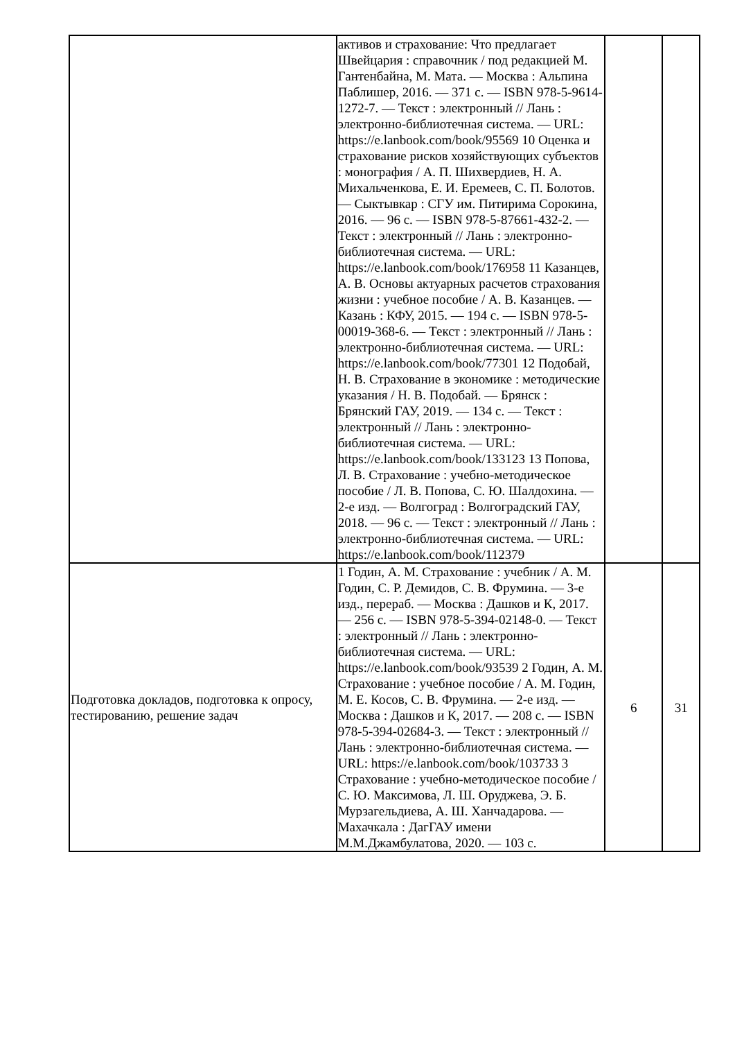| | активов и страхование: Что предлагает Швейцария : справочник / под редакцией М. Гантенбайна, М. Мата. — Москва : Альпина Паблишер, 2016. — 371 с. — ISBN 978-5-9614-1272-7. — Текст : электронный // Лань : электронно-библиотечная система. — URL: https://e.lanbook.com/book/95569 10 Оценка и страхование рисков хозяйствующих субъектов : монография / А. П. Шихвердиев, Н. А. Михальченкова, Е. И. Еремеев, С. П. Болотов. — Сыктывкар : СГУ им. Питирима Сорокина, 2016. — 96 с. — ISBN 978-5-87661-432-2. — Текст : электронный // Лань : электронно-библиотечная система. — URL: https://e.lanbook.com/book/176958 11 Казанцев, А. В. Основы актуарных расчетов страхования жизни : учебное пособие / А. В. Казанцев. — Казань : КФУ, 2015. — 194 с. — ISBN 978-5-00019-368-6. — Текст : электронный // Лань : электронно-библиотечная система. — URL: https://e.lanbook.com/book/77301 12 Подобай, Н. В. Страхование в экономике : методические указания / Н. В. Подобай. — Брянск : Брянский ГАУ, 2019. — 134 с. — Текст : электронный // Лань : электронно-библиотечная система. — URL: https://e.lanbook.com/book/133123 13 Попова, Л. В. Страхование : учебно-методическое пособие / Л. В. Попова, С. Ю. Шалдохина. — 2-е изд. — Волгоград : Волгоградский ГАУ, 2018. — 96 с. — Текст : электронный // Лань : электронно-библиотечная система. — URL: https://e.lanbook.com/book/112379 | | |
| Подготовка докладов, подготовка к опросу, тестированию, решение задач | 1 Годин, А. М. Страхование : учебник / А. М. Годин, С. Р. Демидов, С. В. Фрумина. — 3-е изд., перераб. — Москва : Дашков и К, 2017. — 256 с. — ISBN 978-5-394-02148-0. — Текст : электронный // Лань : электронно-библиотечная система. — URL: https://e.lanbook.com/book/93539 2 Годин, А. М. Страхование : учебное пособие / А. М. Годин, М. Е. Косов, С. В. Фрумина. — 2-е изд. — Москва : Дашков и К, 2017. — 208 с. — ISBN 978-5-394-02684-3. — Текст : электронный // Лань : электронно-библиотечная система. — URL: https://e.lanbook.com/book/103733 3 Страхование : учебно-методическое пособие / С. Ю. Максимова, Л. Ш. Оруджева, Э. Б. Мурзагельдиева, А. Ш. Ханчадарова. — Махачкала : ДагГАУ имени М.М.Джамбулатова, 2020. — 103 с. | 6 | 31 |